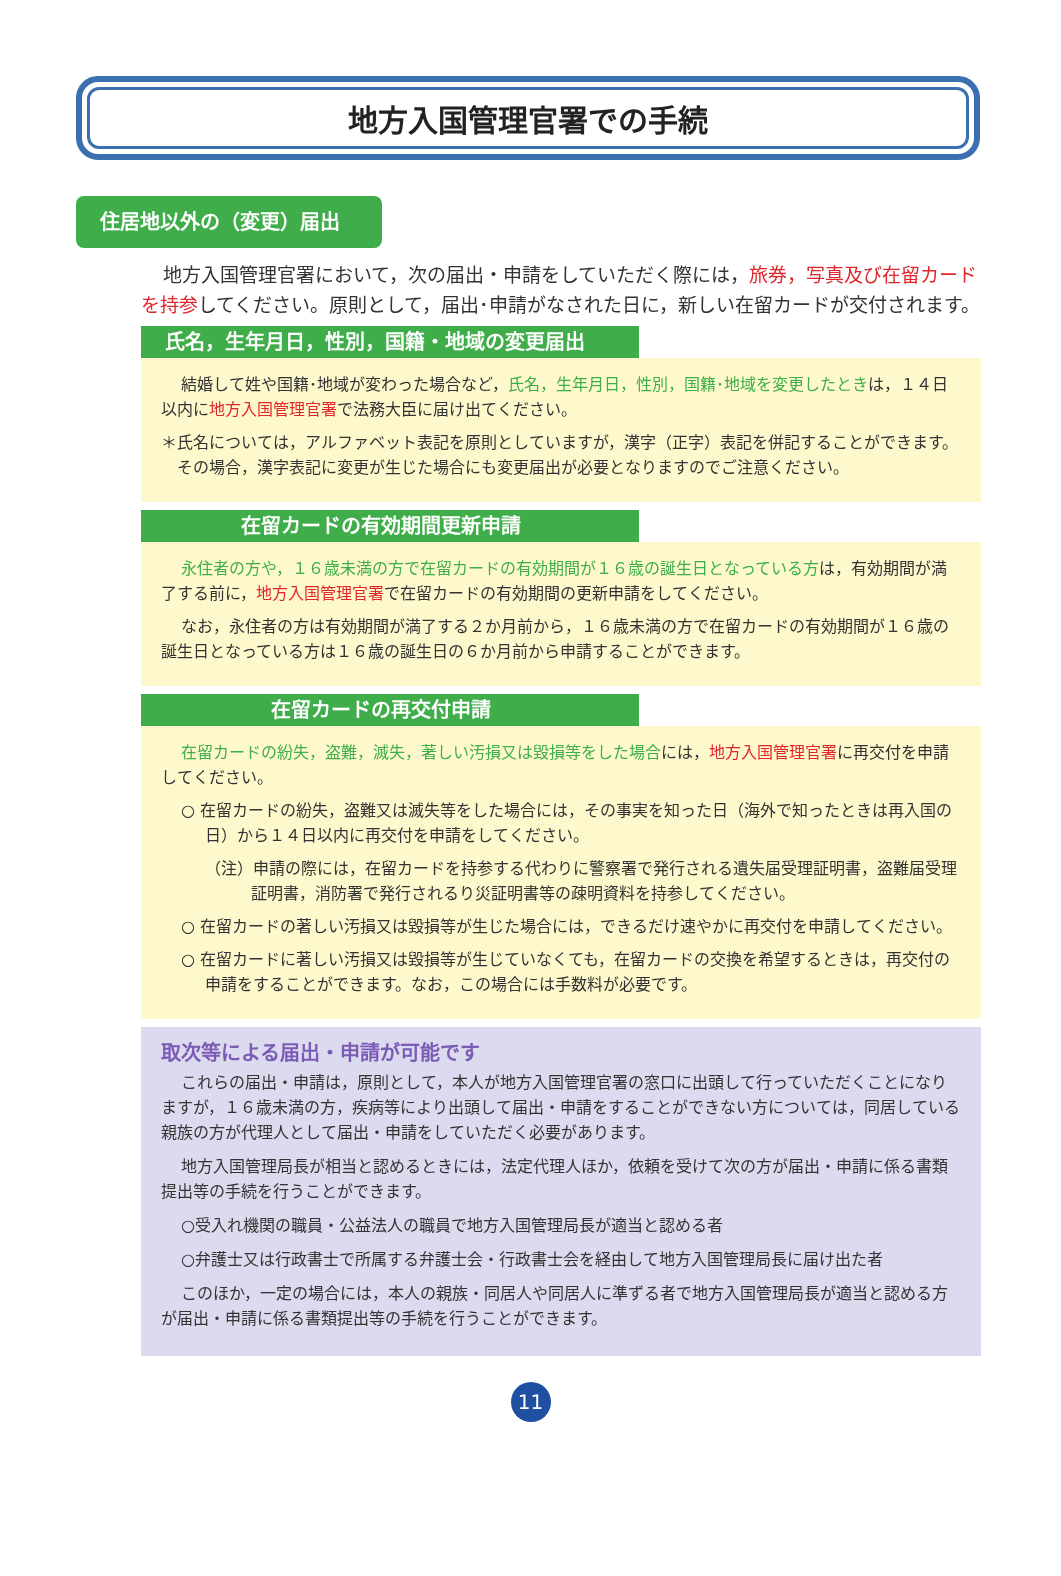地方入国管理官署での手続
住居地以外の（変更）届出
地方入国管理官署において，次の届出・申請をしていただく際には，旅券，写真及び在留カードを持参してください。原則として，届出･申請がなされた日に，新しい在留カードが交付されます。
氏名，生年月日，性別，国籍・地域の変更届出
結婚して姓や国籍･地域が変わった場合など，氏名，生年月日，性別，国籍･地域を変更したときは，１４日以内に地方入国管理官署で法務大臣に届け出てください。
＊氏名については，アルファベット表記を原則としていますが，漢字（正字）表記を併記することができます。その場合，漢字表記に変更が生じた場合にも変更届出が必要となりますのでご注意ください。
在留カードの有効期間更新申請
永住者の方や，１６歳未満の方で在留カードの有効期間が１６歳の誕生日となっている方は，有効期間が満了する前に，地方入国管理官署で在留カードの有効期間の更新申請をしてください。
なお，永住者の方は有効期間が満了する２か月前から，１６歳未満の方で在留カードの有効期間が１６歳の誕生日となっている方は１６歳の誕生日の６か月前から申請することができます。
在留カードの再交付申請
在留カードの紛失，盗難，滅失，著しい汚損又は毀損等をした場合には，地方入国管理官署に再交付を申請してください。
○ 在留カードの紛失，盗難又は滅失等をした場合には，その事実を知った日（海外で知ったときは再入国の日）から１４日以内に再交付を申請をしてください。
（注）申請の際には，在留カードを持参する代わりに警察署で発行される遺失届受理証明書，盗難届受理証明書，消防署で発行されるり災証明書等の疎明資料を持参してください。
○ 在留カードの著しい汚損又は毀損等が生じた場合には，できるだけ速やかに再交付を申請してください。
○ 在留カードに著しい汚損又は毀損等が生じていなくても，在留カードの交換を希望するときは，再交付の申請をすることができます。なお，この場合には手数料が必要です。
取次等による届出・申請が可能です
これらの届出・申請は，原則として，本人が地方入国管理官署の窓口に出頭して行っていただくことになりますが，１６歳未満の方，疾病等により出頭して届出・申請をすることができない方については，同居している親族の方が代理人として届出・申請をしていただく必要があります。
地方入国管理局長が相当と認めるときには，法定代理人ほか，依頼を受けて次の方が届出・申請に係る書類提出等の手続を行うことができます。
○受入れ機関の職員・公益法人の職員で地方入国管理局長が適当と認める者
○弁護士又は行政書士で所属する弁護士会・行政書士会を経由して地方入国管理局長に届け出た者
このほか，一定の場合には，本人の親族・同居人や同居人に準ずる者で地方入国管理局長が適当と認める方が届出・申請に係る書類提出等の手続を行うことができます。
11